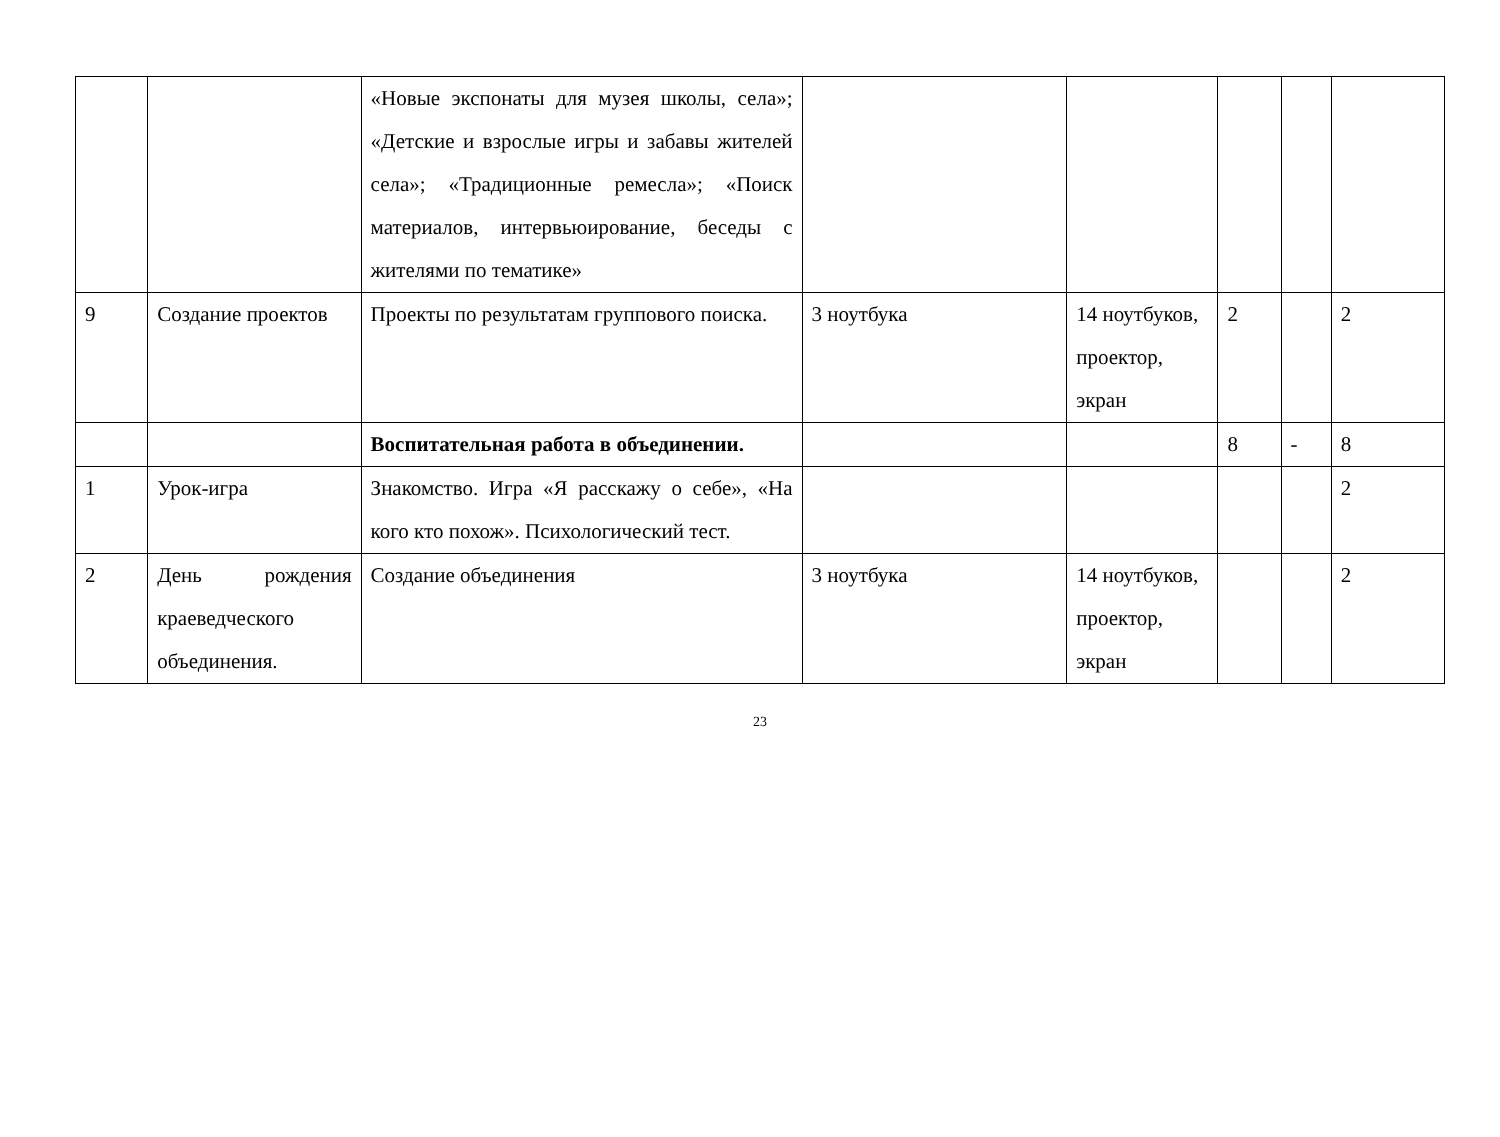| | | «Новые экспонаты для музея школы, села»; «Детские и взрослые игры и забавы жителей села»; «Традиционные ремесла»; «Поиск материалов, интервьюирование, беседы с жителями по тематике» | | | | | |
| 9 | Создание проектов | Проекты по результатам группового поиска. | 3 ноутбука | 14 ноутбуков, проектор, экран | 2 | | 2 |
| | | Воспитательная работа в объединении. | | | 8 | - | 8 |
| 1 | Урок-игра | Знакомство. Игра «Я расскажу о себе», «На кого кто похож». Психологический тест. | | | | | 2 |
| 2 | День рождения краеведческого объединения. | Создание объединения | 3 ноутбука | 14 ноутбуков, проектор, экран | | | 2 |
23